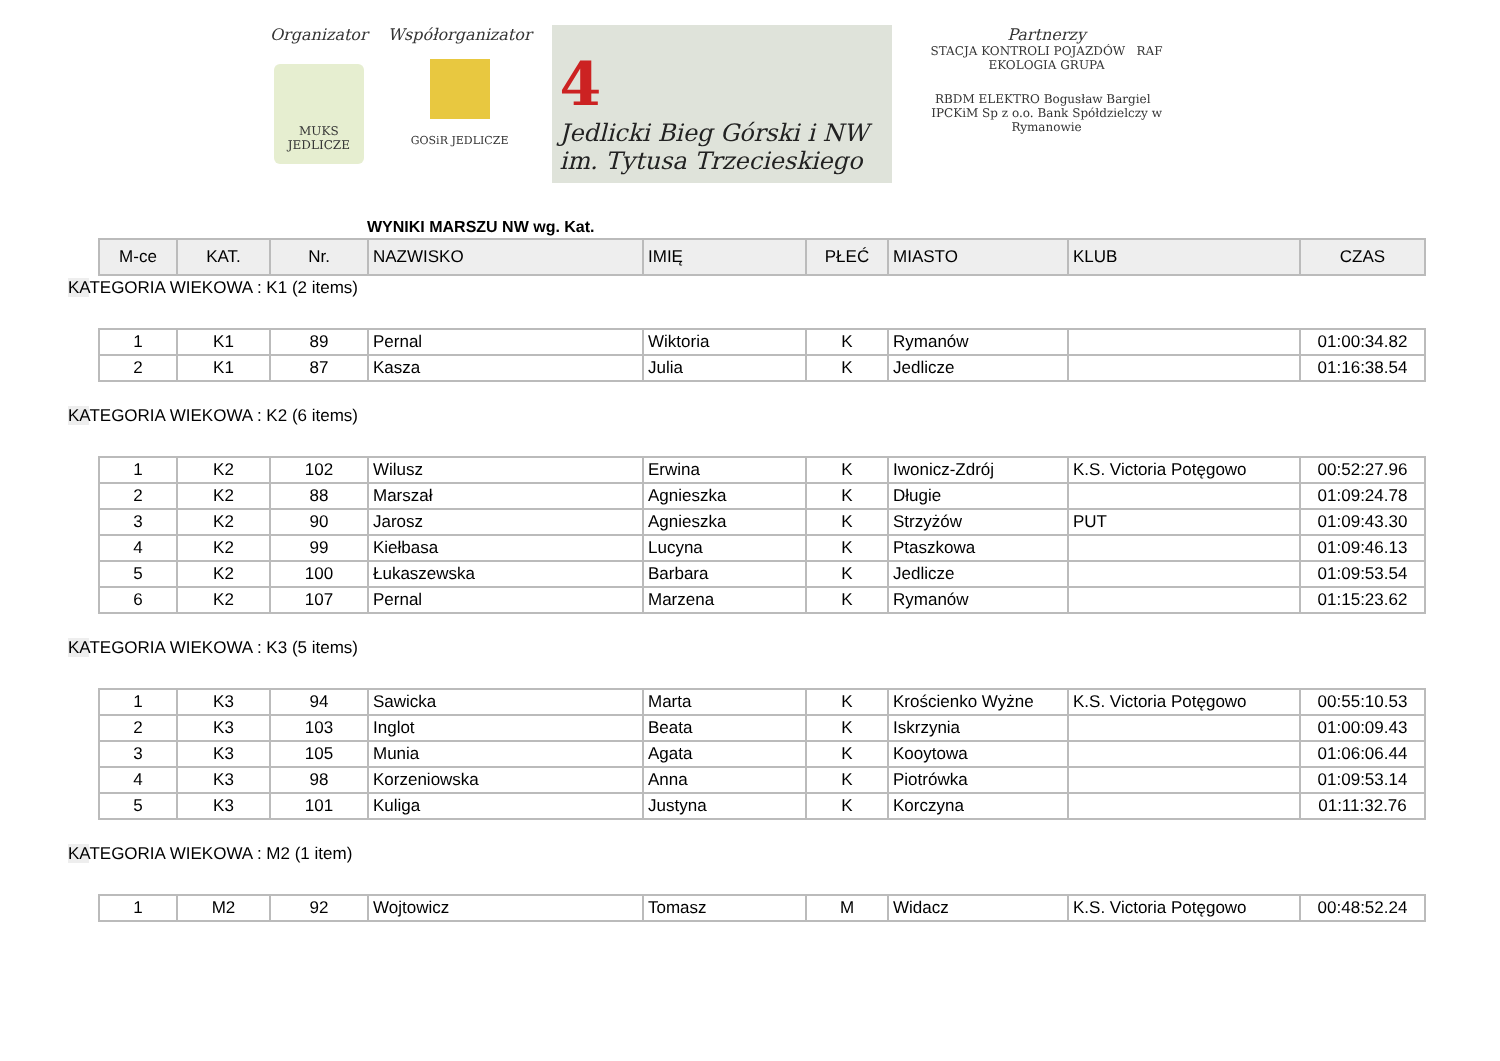Organizator
MUKS JEDLICZE
Współorganizator
GOSiR JEDLICZE
4
Jedlicki Bieg Górski i NW
im. Tytusa Trzecieskiego
Partnerzy
STACJA KONTROLI POJAZDÓW RAF EKOLOGIA GRUPA
RBDM ELEKTRO Bogusław Bargiel IPCKiM Sp z o.o. Bank Spółdzielczy w Rymanowie
WYNIKI MARSZU NW wg. Kat.
| M-ce | KAT. | Nr. | NAZWISKO | IMIĘ | PŁEĆ | MIASTO | KLUB | CZAS |
| --- | --- | --- | --- | --- | --- | --- | --- | --- |
KATEGORIA WIEKOWA : K1 (2 items)
| 1 | K1 | 89 | Pernal | Wiktoria | K | Rymanów | | 01:00:34.82 |
| 2 | K1 | 87 | Kasza | Julia | K | Jedlicze | | 01:16:38.54 |
KATEGORIA WIEKOWA : K2 (6 items)
| 1 | K2 | 102 | Wilusz | Erwina | K | Iwonicz-Zdrój | K.S. Victoria Potęgowo | 00:52:27.96 |
| 2 | K2 | 88 | Marszał | Agnieszka | K | Długie | | 01:09:24.78 |
| 3 | K2 | 90 | Jarosz | Agnieszka | K | Strzyżów | PUT | 01:09:43.30 |
| 4 | K2 | 99 | Kiełbasa | Lucyna | K | Ptaszkowa | | 01:09:46.13 |
| 5 | K2 | 100 | Łukaszewska | Barbara | K | Jedlicze | | 01:09:53.54 |
| 6 | K2 | 107 | Pernal | Marzena | K | Rymanów | | 01:15:23.62 |
KATEGORIA WIEKOWA : K3 (5 items)
| 1 | K3 | 94 | Sawicka | Marta | K | Krościenko Wyżne | K.S. Victoria Potęgowo | 00:55:10.53 |
| 2 | K3 | 103 | Inglot | Beata | K | Iskrzynia | | 01:00:09.43 |
| 3 | K3 | 105 | Munia | Agata | K | Kooytowa | | 01:06:06.44 |
| 4 | K3 | 98 | Korzeniowska | Anna | K | Piotrówka | | 01:09:53.14 |
| 5 | K3 | 101 | Kuliga | Justyna | K | Korczyna | | 01:11:32.76 |
KATEGORIA WIEKOWA : M2 (1 item)
| 1 | M2 | 92 | Wojtowicz | Tomasz | M | Widacz | K.S. Victoria Potęgowo | 00:48:52.24 |